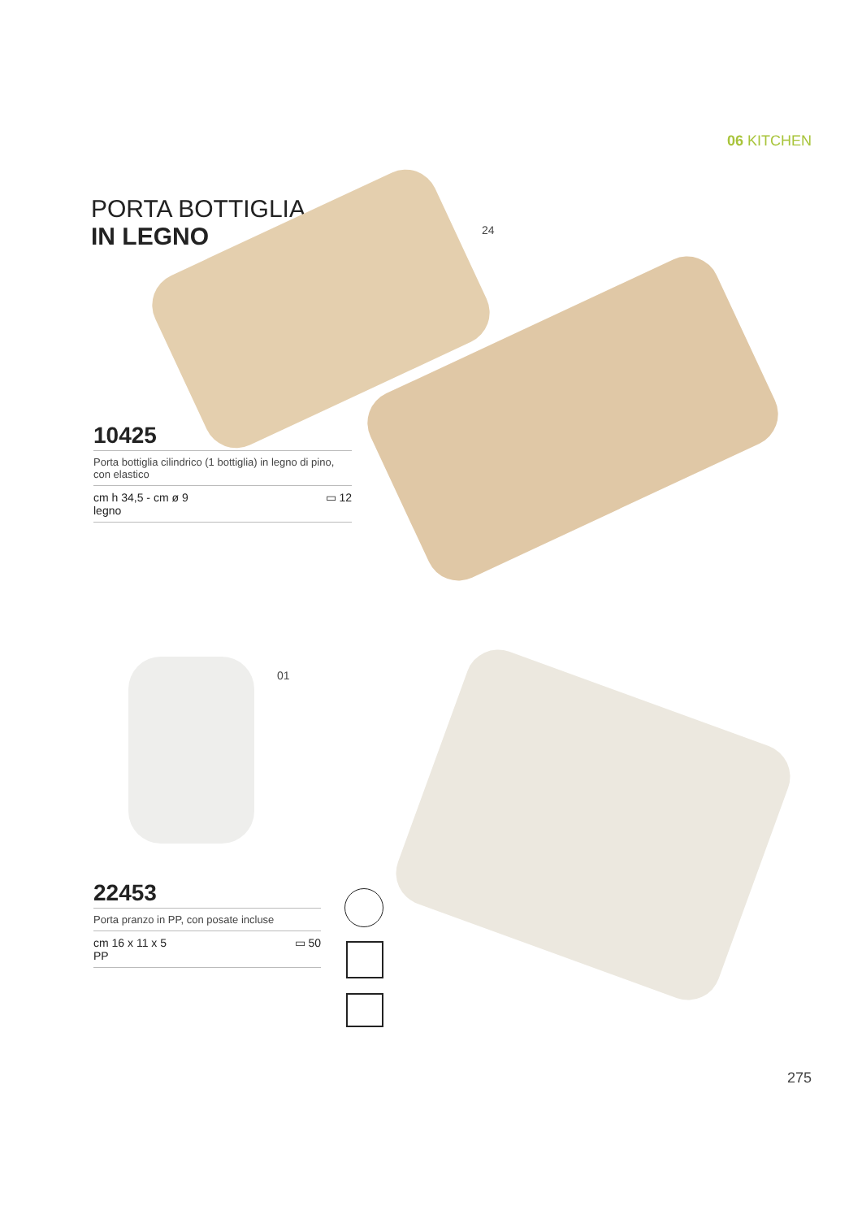06 KITCHEN
PORTA BOTTIGLIA
IN LEGNO
24
10425
Porta bottiglia cilindrico (1 bottiglia) in legno di pino, con elastico
cm h 34,5 - cm ø 9
legno ▭ 12
01
22453
Porta pranzo in PP, con posate incluse
cm 16 x 11 x 5
PP ▭ 50
275